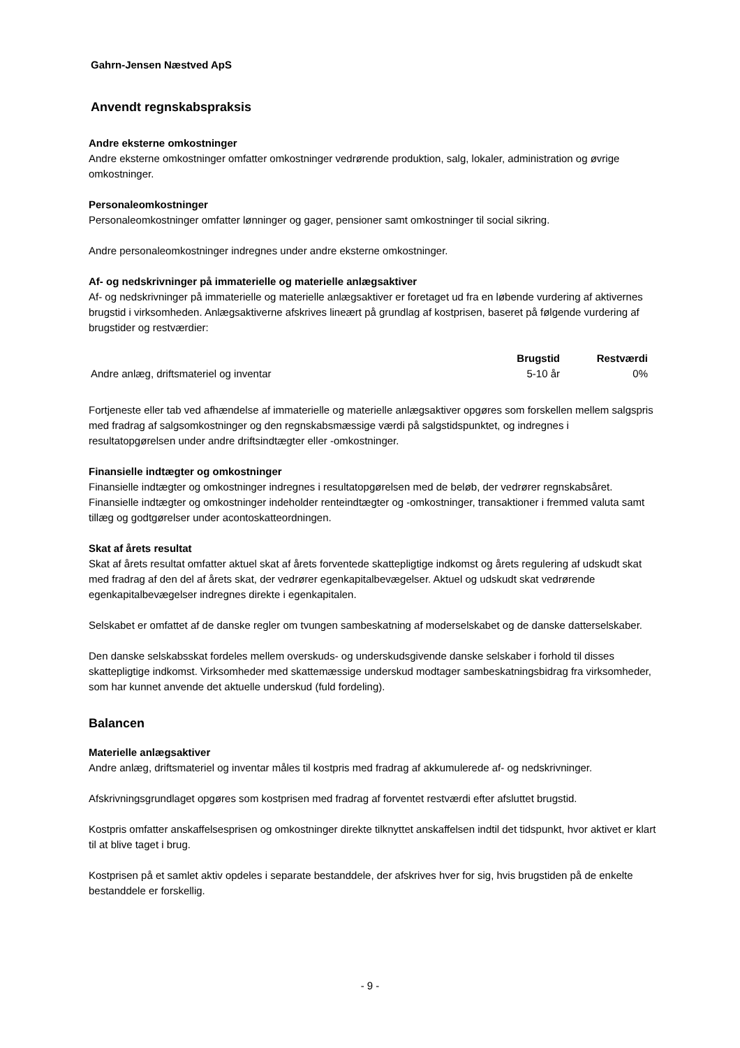Gahrn-Jensen Næstved ApS
Anvendt regnskabspraksis
Andre eksterne omkostninger
Andre eksterne omkostninger omfatter omkostninger vedrørende produktion, salg, lokaler, administration og øvrige omkostninger.
Personaleomkostninger
Personaleomkostninger omfatter lønninger og gager, pensioner samt omkostninger til social sikring.
Andre personaleomkostninger indregnes under andre eksterne omkostninger.
Af- og nedskrivninger på immaterielle og materielle anlægsaktiver
Af- og nedskrivninger på immaterielle og materielle anlægsaktiver er foretaget ud fra en løbende vurdering af aktivernes brugstid i virksomheden. Anlægsaktiverne afskrives lineært på grundlag af kostprisen, baseret på følgende vurdering af brugstider og restværdier:
| | Brugstid | Restværdi |
| --- | --- | --- |
| Andre anlæg, driftsmateriel og inventar | 5-10 år | 0% |
Fortjeneste eller tab ved afhændelse af immaterielle og materielle anlægsaktiver opgøres som forskellen mellem salgspris med fradrag af salgsomkostninger og den regnskabsmæssige værdi på salgstidspunktet, og indregnes i resultatopgørelsen under andre driftsindtægter eller -omkostninger.
Finansielle indtægter og omkostninger
Finansielle indtægter og omkostninger indregnes i resultatopgørelsen med de beløb, der vedrører regnskabsåret. Finansielle indtægter og omkostninger indeholder renteindtægter og -omkostninger, transaktioner i fremmed valuta samt tillæg og godtgørelser under acontoskatteordningen.
Skat af årets resultat
Skat af årets resultat omfatter aktuel skat af årets forventede skattepligtige indkomst og årets regulering af udskudt skat med fradrag af den del af årets skat, der vedrører egenkapitalbevægelser. Aktuel og udskudt skat vedrørende egenkapitalbevægelser indregnes direkte i egenkapitalen.
Selskabet er omfattet af de danske regler om tvungen sambeskatning af moderselskabet og de danske datterselskaber.
Den danske selskabsskat fordeles mellem overskuds- og underskudsgivende danske selskaber i forhold til disses skattepligtige indkomst. Virksomheder med skattemæssige underskud modtager sambeskatningsbidrag fra virksomheder, som har kunnet anvende det aktuelle underskud (fuld fordeling).
Balancen
Materielle anlægsaktiver
Andre anlæg, driftsmateriel og inventar måles til kostpris med fradrag af akkumulerede af- og nedskrivninger.
Afskrivningsgrundlaget opgøres som kostprisen med fradrag af forventet restværdi efter afsluttet brugstid.
Kostpris omfatter anskaffelsesprisen og omkostninger direkte tilknyttet anskaffelsen indtil det tidspunkt, hvor aktivet er klart til at blive taget i brug.
Kostprisen på et samlet aktiv opdeles i separate bestanddele, der afskrives hver for sig, hvis brugstiden på de enkelte bestanddele er forskellig.
- 9 -